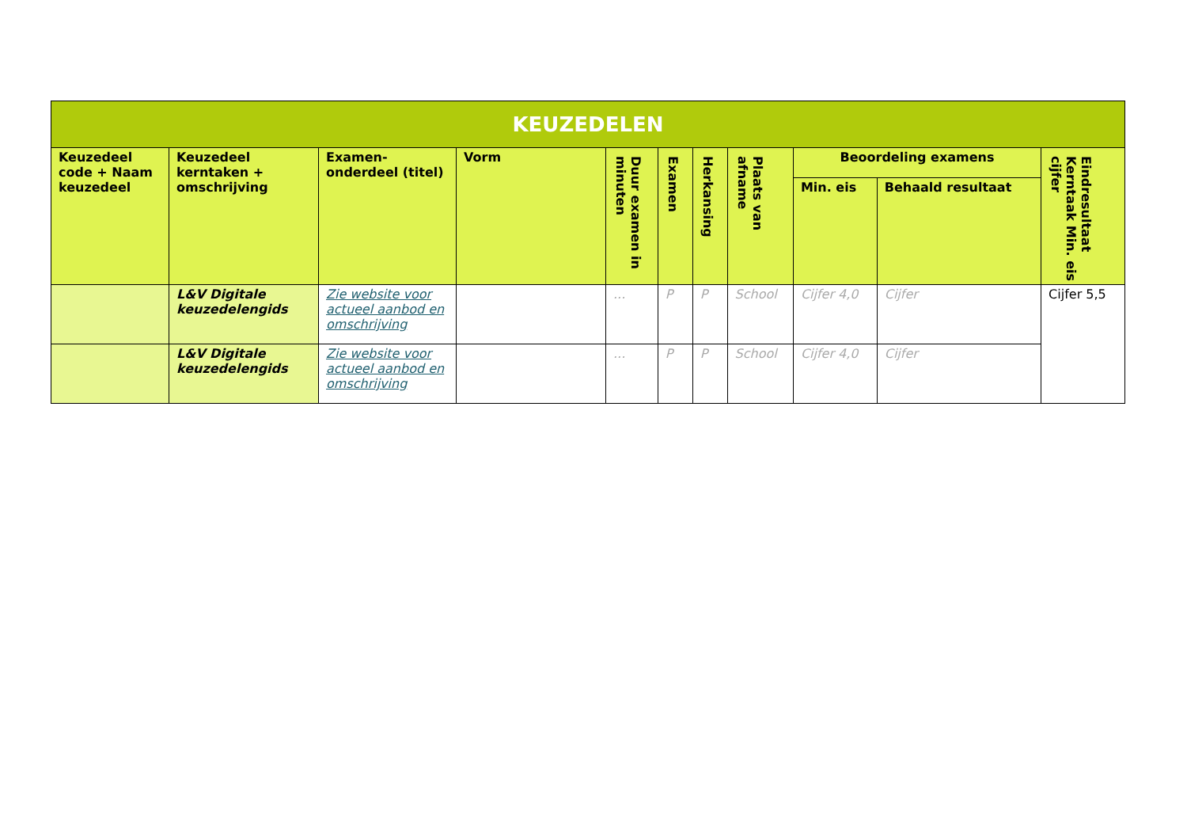| KEUZEDELEN | | | | | | | | | | |
| --- | --- | --- | --- | --- | --- | --- | --- | --- | --- | --- |
| Keuzedeel code + Naam keuzedeel | Keuzedeel kerntaken + omschrijving | Examen-onderdeel (titel) | Vorm | Duur examen in minuten | Examen | Herkansing | Plaats van afname | Beoordeling examens | | Eindresultaat Kerntaak Min. eis cijfer |
| | | | | | | | | Min. eis | Behaald resultaat | |
| | L&V Digitale keuzedelengids | Zie website voor actueel aanbod en omschrijving | | ... | P | P | School | Cijfer 4,0 | Cijfer | Cijfer 5,5 |
| | L&V Digitale keuzedelengids | Zie website voor actueel aanbod en omschrijving | | ... | P | P | School | Cijfer 4,0 | Cijfer | |